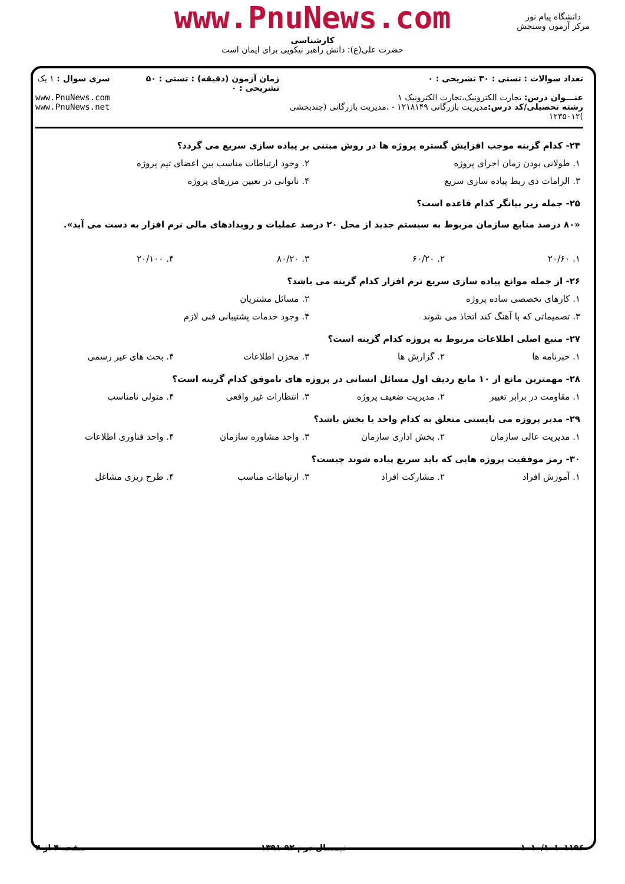www.PnuNews.com
کارشناسی
حضرت علی(ع): دانش راهبر نیکویی برای ایمان است
دانشگاه پیام نور
مرکز آزمون وسنجش
تعداد سوالات : تستی : ۳۰ تشریحی : ۰
عنـــوان درس: تجارت الکترونیک،تجارت الکترونیک ۱
رشته تحصیلی/کد درس: مدیریت بازرگانی ۱۲۱۸۱۴۹ - ،مدیریت بازرگانی (چندبخشی )۱۲۳۵۰۱۲
زمان آزمون (دقیقه) : تستی : ۵۰ تشریحی : ۰
سری سوال : ۱ یک
www.PnuNews.com
www.PnuNews.net
۲۴- کدام گزینه موجب افزایش گستره پروژه ها در روش مبتنی بر پیاده سازی سریع می گردد؟
۱. طولانی بودن زمان اجرای پروژه
۲. وجود ارتباطات مناسب بین اعضای تیم پروژه
۳. الزامات ذی ربط پیاده سازی سریع
۴. ناتوانی در تعیین مرزهای پروژه
۲۵- جمله زیر بیانگر کدام قاعده است؟
«۸۰ درصد منابع سازمان مربوط به سیستم جدید از محل ۲۰ درصد عملیات و رویدادهای مالی نرم افزار به دست می آید».
۱. ۲۰/۶۰ ۲. ۶۰/۲۰ ۳. ۸۰/۲۰ ۴. ۲۰/۱۰۰
۲۶- از جمله موانع پیاده سازی سریع نرم افزار کدام گزینه می باشد؟
۱. کارهای تخصصی ساده پروژه ۲. مسائل مشتریان
۳. تصمیماتی که با آهنگ کند اتخاذ می شوند
۴. وجود خدمات پشتیبانی فنی لازم
۲۷- منبع اصلی اطلاعات مربوط به پروژه کدام گزینه است؟
۱. خبرنامه ها ۲. گزارش ها ۳. مخزن اطلاعات ۴. بحث های غیر رسمی
۲۸- مهمترین مانع از ۱۰ مانع ردیف اول مسائل انسانی در پروژه های ناموفق کدام گزینه است؟
۱. مقاومت در برابر تغییر ۲. مدیریت ضعیف پروژه ۳. انتظارات غیر واقعی ۴. متولی نامناسب
۲۹- مدیر پروژه می بایستی متعلق به کدام واحد یا بخش باشد؟
۱. مدیریت عالی سازمان ۲. بخش اداری سازمان ۳. واحد مشاوره سازمان ۴. واحد فناوری اطلاعات
۳۰- رمز موفقیت پروژه هایی که باید سریع پیاده شوند چیست؟
۱. آموزش افراد ۲. مشارکت افراد ۳. ارتباطات مناسب ۴. طرح ریزی مشاغل
۱۰۱۰/۱۰۱۰۱۱۹۶۰ نیمسال دوم ۹۲-۱۳۹۱ صفحه ۴ از ۴